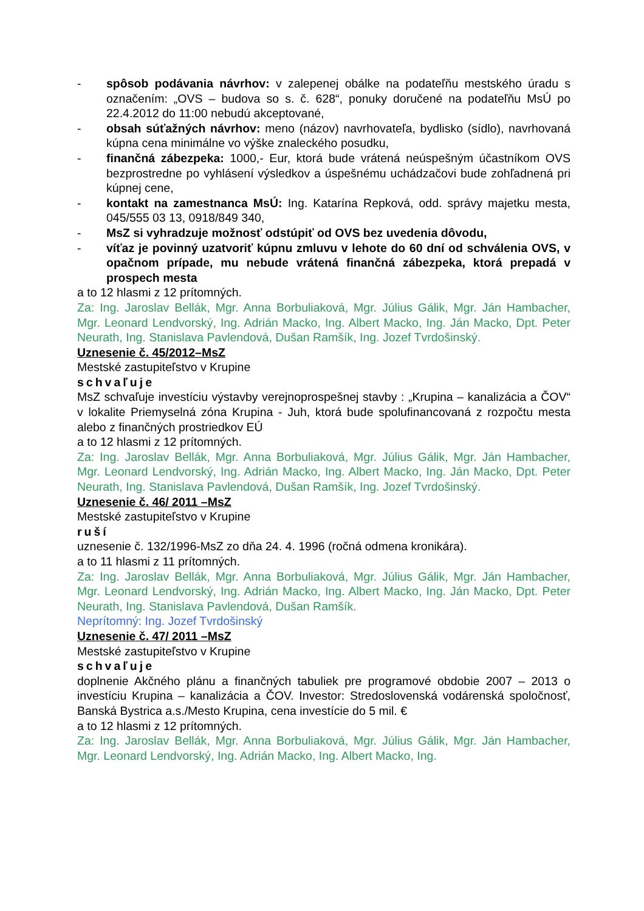- spôsob podávania návrhov: v zalepenej obálke na podateľňu mestského úradu s označením: „OVS – budova so s. č. 628“, ponuky doručené na podateľňu MsÚ po 22.4.2012 do 11:00 nebudú akceptované,
- obsah súťažných návrhov: meno (názov) navrhovateľa, bydlisko (sídlo), navrhovaná kúpna cena minimálne vo výške znaleckého posudku,
- finančná zábezpeka: 1000,- Eur, ktorá bude vrátená neúspešným účastníkom OVS bezprostredne po vyhlásení výsledkov a úspešnému uchádzačovi bude zohľadnená pri kúpnej cene,
- kontakt na zamestnanca MsÚ: Ing. Katarína Repková, odd. správy majetku mesta, 045/555 03 13, 0918/849 340,
- MsZ si vyhradzuje možnosť odstúpiť od OVS bez uvedenia dôvodu,
- víťaz je povinný uzatvoriť kúpnu zmluvu v lehote do 60 dní od schválenia OVS, v opačnom prípade, mu nebude vrátená finančná zábezpeka, ktorá prepadá v prospech mesta
a to 12 hlasmi z 12 prítomných.
Za: Ing. Jaroslav Bellák, Mgr. Anna Borbuliaková, Mgr. Július Gálik, Mgr. Ján Hambacher, Mgr. Leonard Lendvorský, Ing. Adrián Macko, Ing. Albert Macko, Ing. Ján Macko, Dpt. Peter Neurath, Ing. Stanislava Pavlendová, Dušan Ramšík, Ing. Jozef Tvrdošinský.
Uznesenie č. 45/2012–MsZ
Mestské zastupiteľstvo v Krupine
schvaľuje
MsZ schvaľuje investíciu výstavby verejnoprospešnej stavby : „Krupina – kanalizácia a ČOV“ v lokalite Priemyselná zóna Krupina - Juh, ktorá bude spolufinancovaná z rozpočtu mesta alebo z finančných prostriedkov EÚ
a to 12 hlasmi z 12 prítomných.
Za: Ing. Jaroslav Bellák, Mgr. Anna Borbuliaková, Mgr. Július Gálik, Mgr. Ján Hambacher, Mgr. Leonard Lendvorský, Ing. Adrián Macko, Ing. Albert Macko, Ing. Ján Macko, Dpt. Peter Neurath, Ing. Stanislava Pavlendová, Dušan Ramšík, Ing. Jozef Tvrdošinský.
Uznesenie č. 46/ 2011 –MsZ
Mestské zastupiteľstvo v Krupine
ruší
uznesenie č. 132/1996-MsZ zo dňa 24. 4. 1996 (ročná odmena kronikára).
a to 11 hlasmi z 11 prítomných.
Za: Ing. Jaroslav Bellák, Mgr. Anna Borbuliaková, Mgr. Július Gálik, Mgr. Ján Hambacher, Mgr. Leonard Lendvorský, Ing. Adrián Macko, Ing. Albert Macko, Ing. Ján Macko, Dpt. Peter Neurath, Ing. Stanislava Pavlendová, Dušan Ramšík.
Neprítomný: Ing. Jozef Tvrdošinský
Uznesenie č. 47/ 2011 –MsZ
Mestské zastupiteľstvo v Krupine
schvaľuje
doplnenie Akčného plánu a finančných tabuliek pre programové obdobie 2007 – 2013 o investíciu Krupina – kanalizácia a ČOV. Investor: Stredoslovenská vodárenská spoločnosť, Banská Bystrica a.s./Mesto Krupina, cena investície do 5 mil. €
a to 12 hlasmi z 12 prítomných.
Za: Ing. Jaroslav Bellák, Mgr. Anna Borbuliaková, Mgr. Július Gálik, Mgr. Ján Hambacher, Mgr. Leonard Lendvorský, Ing. Adrián Macko, Ing. Albert Macko, Ing.